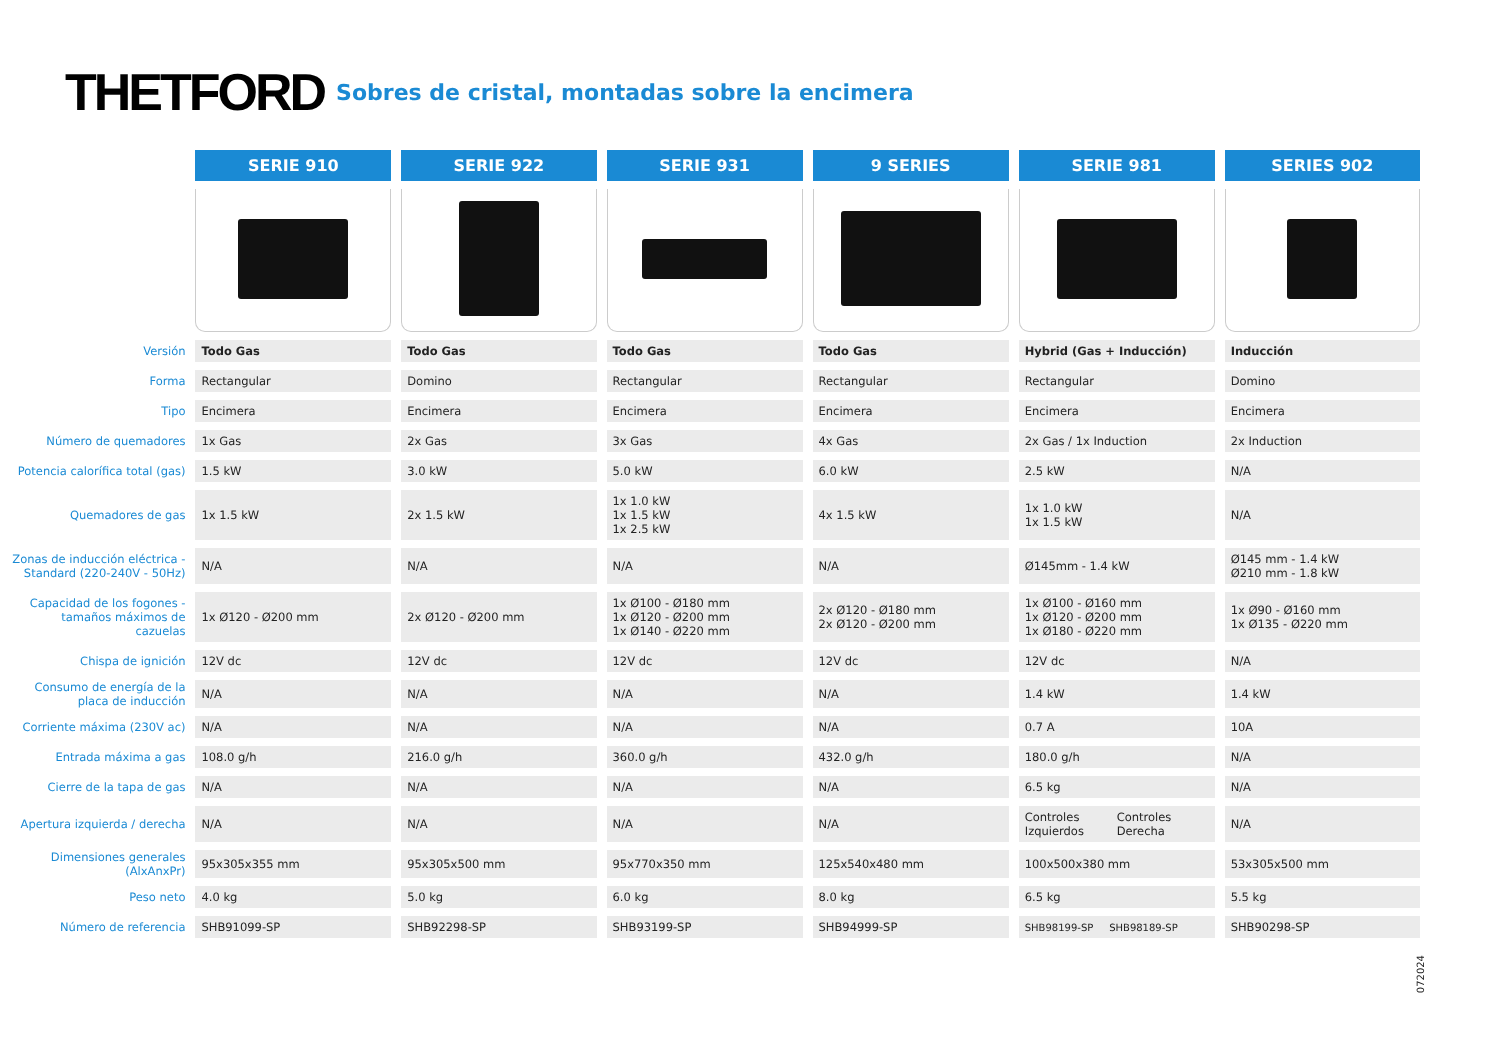THETFORD Sobres de cristal, montadas sobre la encimera
| | SERIE 910 | SERIE 922 | SERIE 931 | 9 SERIES | SERIE 981 | SERIES 902 |
| --- | --- | --- | --- | --- | --- | --- |
| Versión | Todo Gas | Todo Gas | Todo Gas | Todo Gas | Hybrid (Gas + Inducción) | Inducción |
| Forma | Rectangular | Domino | Rectangular | Rectangular | Rectangular | Domino |
| Tipo | Encimera | Encimera | Encimera | Encimera | Encimera | Encimera |
| Número de quemadores | 1x Gas | 2x Gas | 3x Gas | 4x Gas | 2x Gas / 1x Induction | 2x Induction |
| Potencia calorífica total (gas) | 1.5 kW | 3.0 kW | 5.0 kW | 6.0 kW | 2.5 kW | N/A |
| Quemadores de gas | 1x 1.5 kW | 2x 1.5 kW | 1x 1.0 kW 1x 1.5 kW 1x 2.5 kW | 4x 1.5 kW | 1x 1.0 kW 1x 1.5 kW | N/A |
| Zonas de inducción eléctrica - Standard (220-240V - 50Hz) | N/A | N/A | N/A | N/A | Ø145mm - 1.4 kW | Ø145 mm - 1.4 kW Ø210 mm - 1.8 kW |
| Capacidad de los fogones - tamaños máximos de cazuelas | 1x Ø120 - Ø200 mm | 2x Ø120 - Ø200 mm | 1x Ø100 - Ø180 mm 1x Ø120 - Ø200 mm 1x Ø140 - Ø220 mm | 2x Ø120 - Ø180 mm 2x Ø120 - Ø200 mm | 1x Ø100 - Ø160 mm 1x Ø120 - Ø200 mm 1x Ø180 - Ø220 mm | 1x Ø90 - Ø160 mm 1x Ø135 - Ø220 mm |
| Chispa de ignición | 12V dc | 12V dc | 12V dc | 12V dc | 12V dc | N/A |
| Consumo de energía de la placa de inducción | N/A | N/A | N/A | N/A | 1.4 kW | 1.4 kW |
| Corriente máxima (230V ac) | N/A | N/A | N/A | N/A | 0.7 A | 10A |
| Entrada máxima a gas | 108.0 g/h | 216.0 g/h | 360.0 g/h | 432.0 g/h | 180.0 g/h | N/A |
| Cierre de la tapa de gas | N/A | N/A | N/A | N/A | 6.5 kg | N/A |
| Apertura izquierda / derecha | N/A | N/A | N/A | N/A | Controles Izquierdos Controles Derecha | N/A |
| Dimensiones generales (AlxAnxPr) | 95x305x355 mm | 95x305x500 mm | 95x770x350 mm | 125x540x480 mm | 100x500x380 mm | 53x305x500 mm |
| Peso neto | 4.0 kg | 5.0 kg | 6.0 kg | 8.0 kg | 6.5 kg | 5.5 kg |
| Número de referencia | SHB91099-SP | SHB92298-SP | SHB93199-SP | SHB94999-SP | SHB98199-SP SHB98189-SP | SHB90298-SP |
072024